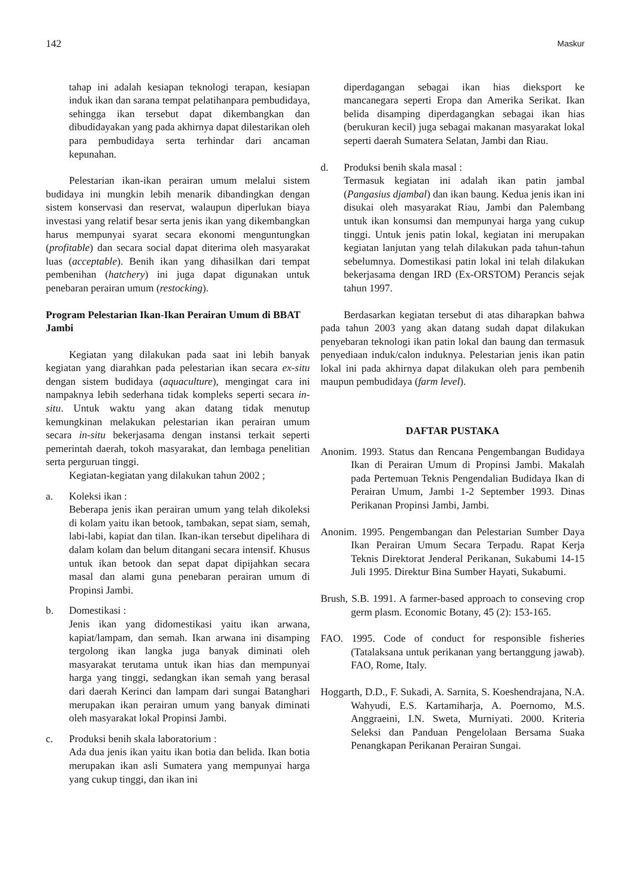142 Maskur
tahap ini adalah kesiapan teknologi terapan, kesiapan induk ikan dan sarana tempat pelatihanpara pembudidaya, sehingga ikan tersebut dapat dikembangkan dan dibudidayakan yang pada akhirnya dapat dilestarikan oleh para pembudidaya serta terhindar dari ancaman kepunahan.
Pelestarian ikan-ikan perairan umum melalui sistem budidaya ini mungkin lebih menarik dibandingkan dengan sistem konservasi dan reservat, walaupun diperlukan biaya investasi yang relatif besar serta jenis ikan yang dikembangkan harus mempunyai syarat secara ekonomi menguntungkan (profitable) dan secara social dapat diterima oleh masyarakat luas (acceptable). Benih ikan yang dihasilkan dari tempat pembenihan (hatchery) ini juga dapat digunakan untuk penebaran perairan umum (restocking).
Program Pelestarian Ikan-Ikan Perairan Umum di BBAT Jambi
Kegiatan yang dilakukan pada saat ini lebih banyak kegiatan yang diarahkan pada pelestarian ikan secara ex-situ dengan sistem budidaya (aquaculture), mengingat cara ini nampaknya lebih sederhana tidak kompleks seperti secara in-situ. Untuk waktu yang akan datang tidak menutup kemungkinan melakukan pelestarian ikan perairan umum secara in-situ bekerjasama dengan instansi terkait seperti pemerintah daerah, tokoh masyarakat, dan lembaga penelitian serta perguruan tinggi.
Kegiatan-kegiatan yang dilakukan tahun 2002 ;
a. Koleksi ikan :
Beberapa jenis ikan perairan umum yang telah dikoleksi di kolam yaitu ikan betook, tambakan, sepat siam, semah, labi-labi, kapiat dan tilan. Ikan-ikan tersebut dipelihara di dalam kolam dan belum ditangani secara intensif. Khusus untuk ikan betook dan sepat dapat dipijahkan secara masal dan alami guna penebaran perairan umum di Propinsi Jambi.
b. Domestikasi :
Jenis ikan yang didomestikasi yaitu ikan arwana, kapiat/lampam, dan semah. Ikan arwana ini disamping tergolong ikan langka juga banyak diminati oleh masyarakat terutama untuk ikan hias dan mempunyai harga yang tinggi, sedangkan ikan semah yang berasal dari daerah Kerinci dan lampam dari sungai Batanghari merupakan ikan perairan umum yang banyak diminati oleh masyarakat lokal Propinsi Jambi.
c. Produksi benih skala laboratorium :
Ada dua jenis ikan yaitu ikan botia dan belida. Ikan botia merupakan ikan asli Sumatera yang mempunyai harga yang cukup tinggi, dan ikan ini
diperdagangan sebagai ikan hias dieksport ke mancanegara seperti Eropa dan Amerika Serikat. Ikan belida disamping diperdagangkan sebagai ikan hias (berukuran kecil) juga sebagai makanan masyarakat lokal seperti daerah Sumatera Selatan, Jambi dan Riau.
d. Produksi benih skala masal :
Termasuk kegiatan ini adalah ikan patin jambal (Pangasius djambal) dan ikan baung. Kedua jenis ikan ini disukai oleh masyarakat Riau, Jambi dan Palembang untuk ikan konsumsi dan mempunyai harga yang cukup tinggi. Untuk jenis patin lokal, kegiatan ini merupakan kegiatan lanjutan yang telah dilakukan pada tahun-tahun sebelumnya. Domestikasi patin lokal ini telah dilakukan bekerjasama dengan IRD (Ex-ORSTOM) Perancis sejak tahun 1997.
Berdasarkan kegiatan tersebut di atas diharapkan bahwa pada tahun 2003 yang akan datang sudah dapat dilakukan penyebaran teknologi ikan patin lokal dan baung dan termasuk penyediaan induk/calon induknya. Pelestarian jenis ikan patin lokal ini pada akhirnya dapat dilakukan oleh para pembenih maupun pembudidaya (farm level).
DAFTAR PUSTAKA
Anonim. 1993. Status dan Rencana Pengembangan Budidaya Ikan di Perairan Umum di Propinsi Jambi. Makalah pada Pertemuan Teknis Pengendalian Budidaya Ikan di Perairan Umum, Jambi 1-2 September 1993. Dinas Perikanan Propinsi Jambi, Jambi.
Anonim. 1995. Pengembangan dan Pelestarian Sumber Daya Ikan Perairan Umum Secara Terpadu. Rapat Kerja Teknis Direktorat Jenderal Perikanan, Sukabumi 14-15 Juli 1995. Direktur Bina Sumber Hayati, Sukabumi.
Brush, S.B. 1991. A farmer-based approach to conseving crop germ plasm. Economic Botany, 45 (2): 153-165.
FAO. 1995. Code of conduct for responsible fisheries (Tatalaksana untuk perikanan yang bertanggung jawab). FAO, Rome, Italy.
Hoggarth, D.D., F. Sukadi, A. Sarnita, S. Koeshendrajana, N.A. Wahyudi, E.S. Kartamiharja, A. Poernomo, M.S. Anggraeini, I.N. Sweta, Murniyati. 2000. Kriteria Seleksi dan Panduan Pengelolaan Bersama Suaka Penangkapan Perikanan Perairan Sungai.